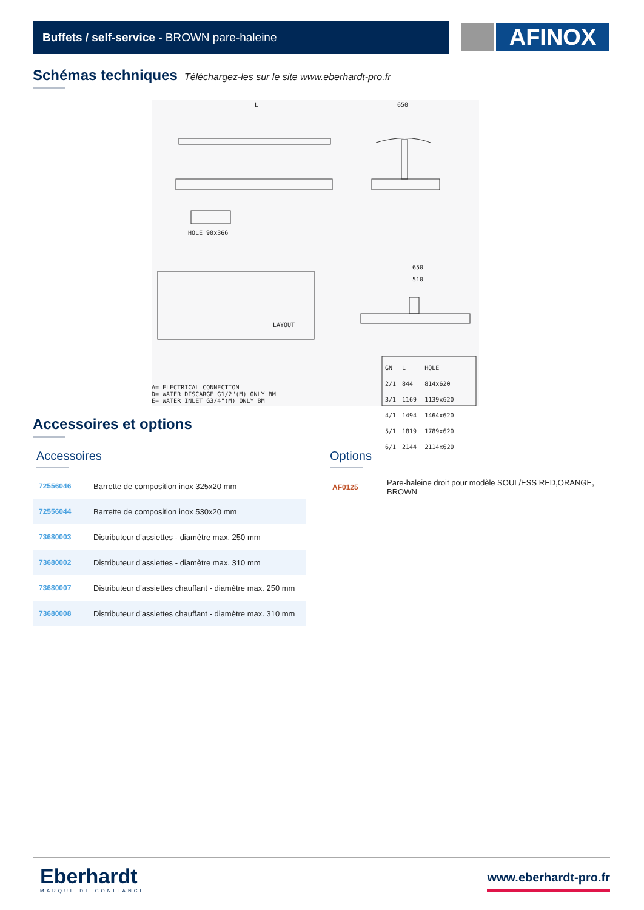Buffets / self-service - BROWN pare-haleine AFINOX
Schémas techniques Téléchargez-les sur le site www.eberhardt-pro.fr
L 650
HOLE 90x366
LAYOUT
650
510
A= ELECTRICAL CONNECTION D= WATER DISCARGE G1/2"(M) ONLY BM E= WATER INLET G3/4"(M) ONLY BM
| GN | L | HOLE |
| 2/1 | 844 | 814x620 |
| 3/1 | 1169 | 1139x620 |
| 4/1 | 1494 | 1464x620 |
| 5/1 | 1819 | 1789x620 |
| 6/1 | 2144 | 2114x620 |
Accessoires et options
Accessoires
| 72556046 | Barrette de composition inox 325x20 mm |
| 72556044 | Barrette de composition inox 530x20 mm |
| 73680003 | Distributeur d'assiettes - diamètre max. 250 mm |
| 73680002 | Distributeur d'assiettes - diamètre max. 310 mm |
| 73680007 | Distributeur d'assiettes chauffant - diamètre max. 250 mm |
| 73680008 | Distributeur d'assiettes chauffant - diamètre max. 310 mm |
Options
| AF0125 | Pare-haleine droit pour modèle SOUL/ESS RED,ORANGE, BROWN |
Eberhardt
MARQUE DE CONFIANCE
www.eberhardt-pro.fr